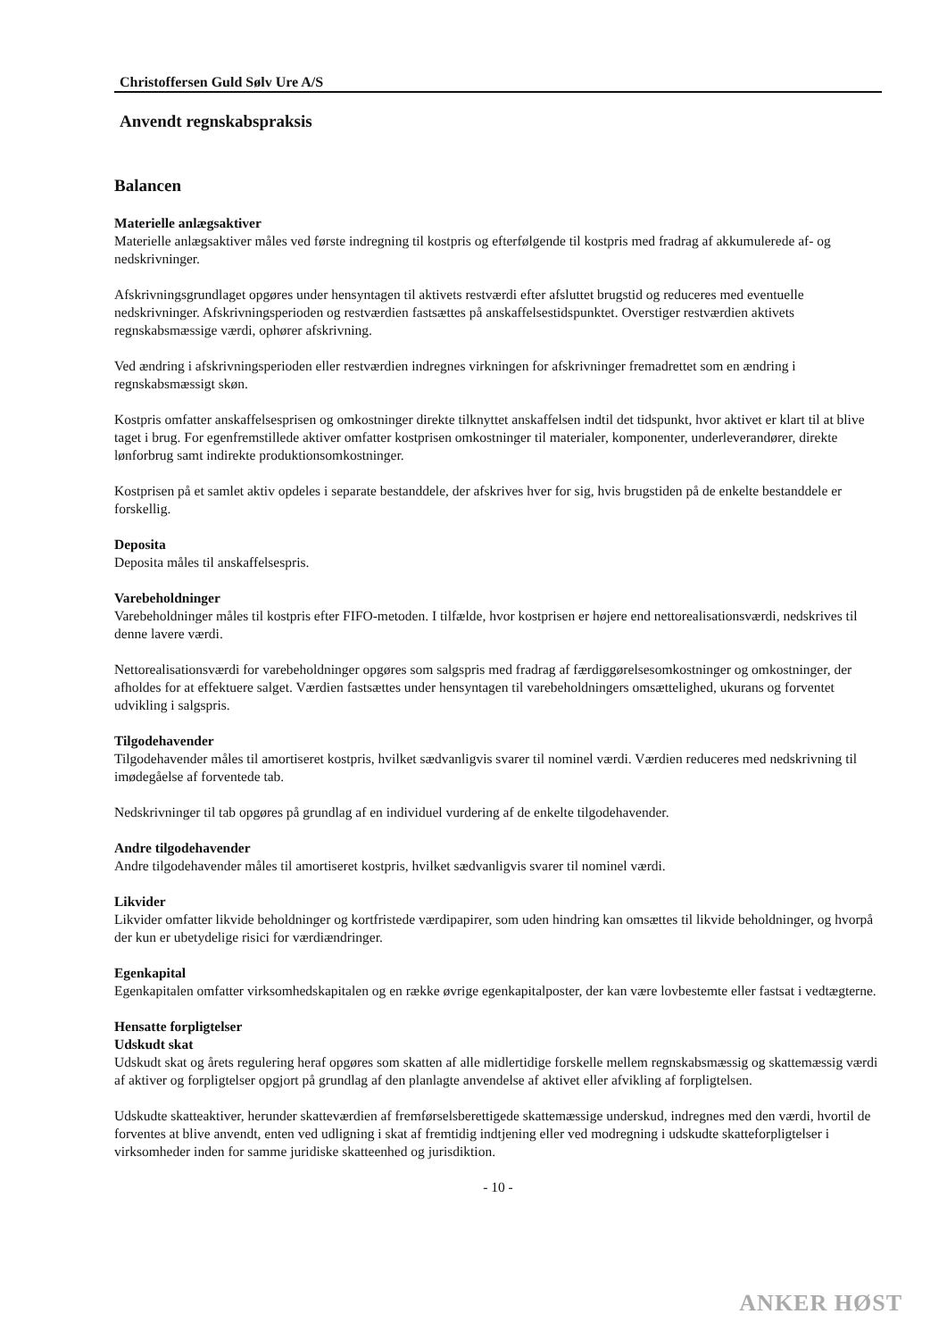Christoffersen Guld Sølv Ure A/S
Anvendt regnskabspraksis
Balancen
Materielle anlægsaktiver
Materielle anlægsaktiver måles ved første indregning til kostpris og efterfølgende til kostpris med fradrag af akkumulerede af- og nedskrivninger.
Afskrivningsgrundlaget opgøres under hensyntagen til aktivets restværdi efter afsluttet brugstid og reduceres med eventuelle nedskrivninger. Afskrivningsperioden og restværdien fastsættes på anskaffelsestidspunktet. Overstiger restværdien aktivets regnskabsmæssige værdi, ophører afskrivning.
Ved ændring i afskrivningsperioden eller restværdien indregnes virkningen for afskrivninger fremadrettet som en ændring i regnskabsmæssigt skøn.
Kostpris omfatter anskaffelsesprisen og omkostninger direkte tilknyttet anskaffelsen indtil det tidspunkt, hvor aktivet er klart til at blive taget i brug. For egenfremstillede aktiver omfatter kostprisen omkostninger til materialer, komponenter, underleverandører, direkte lønforbrug samt indirekte produktionsomkostninger.
Kostprisen på et samlet aktiv opdeles i separate bestanddele, der afskrives hver for sig, hvis brugstiden på de enkelte bestanddele er forskellig.
Deposita
Deposita måles til anskaffelsespris.
Varebeholdninger
Varebeholdninger måles til kostpris efter FIFO-metoden. I tilfælde, hvor kostprisen er højere end nettorealisationsværdi, nedskrives til denne lavere værdi.
Nettorealisationsværdi for varebeholdninger opgøres som salgspris med fradrag af færdiggørelsesomkostninger og omkostninger, der afholdes for at effektuere salget. Værdien fastsættes under hensyntagen til varebeholdningers omsættelighed, ukurans og forventet udvikling i salgspris.
Tilgodehavender
Tilgodehavender måles til amortiseret kostpris, hvilket sædvanligvis svarer til nominel værdi. Værdien reduceres med nedskrivning til imødegåelse af forventede tab.
Nedskrivninger til tab opgøres på grundlag af en individuel vurdering af de enkelte tilgodehavender.
Andre tilgodehavender
Andre tilgodehavender måles til amortiseret kostpris, hvilket sædvanligvis svarer til nominel værdi.
Likvider
Likvider omfatter likvide beholdninger og kortfristede værdipapirer, som uden hindring kan omsættes til likvide beholdninger, og hvorpå der kun er ubetydelige risici for værdiændringer.
Egenkapital
Egenkapitalen omfatter virksomhedskapitalen og en række øvrige egenkapitalposter, der kan være lovbestemte eller fastsat i vedtægterne.
Hensatte forpligtelser
Udskudt skat
Udskudt skat og årets regulering heraf opgøres som skatten af alle midlertidige forskelle mellem regnskabsmæssig og skattemæssig værdi af aktiver og forpligtelser opgjort på grundlag af den planlagte anvendelse af aktivet eller afvikling af forpligtelsen.
Udskudte skatteaktiver, herunder skatteværdien af fremførselsberettigede skattemæssige underskud, indregnes med den værdi, hvortil de forventes at blive anvendt, enten ved udligning i skat af fremtidig indtjening eller ved modregning i udskudte skatteforpligtelser i virksomheder inden for samme juridiske skatteenhed og jurisdiktion.
- 10 -
ANKER HØST